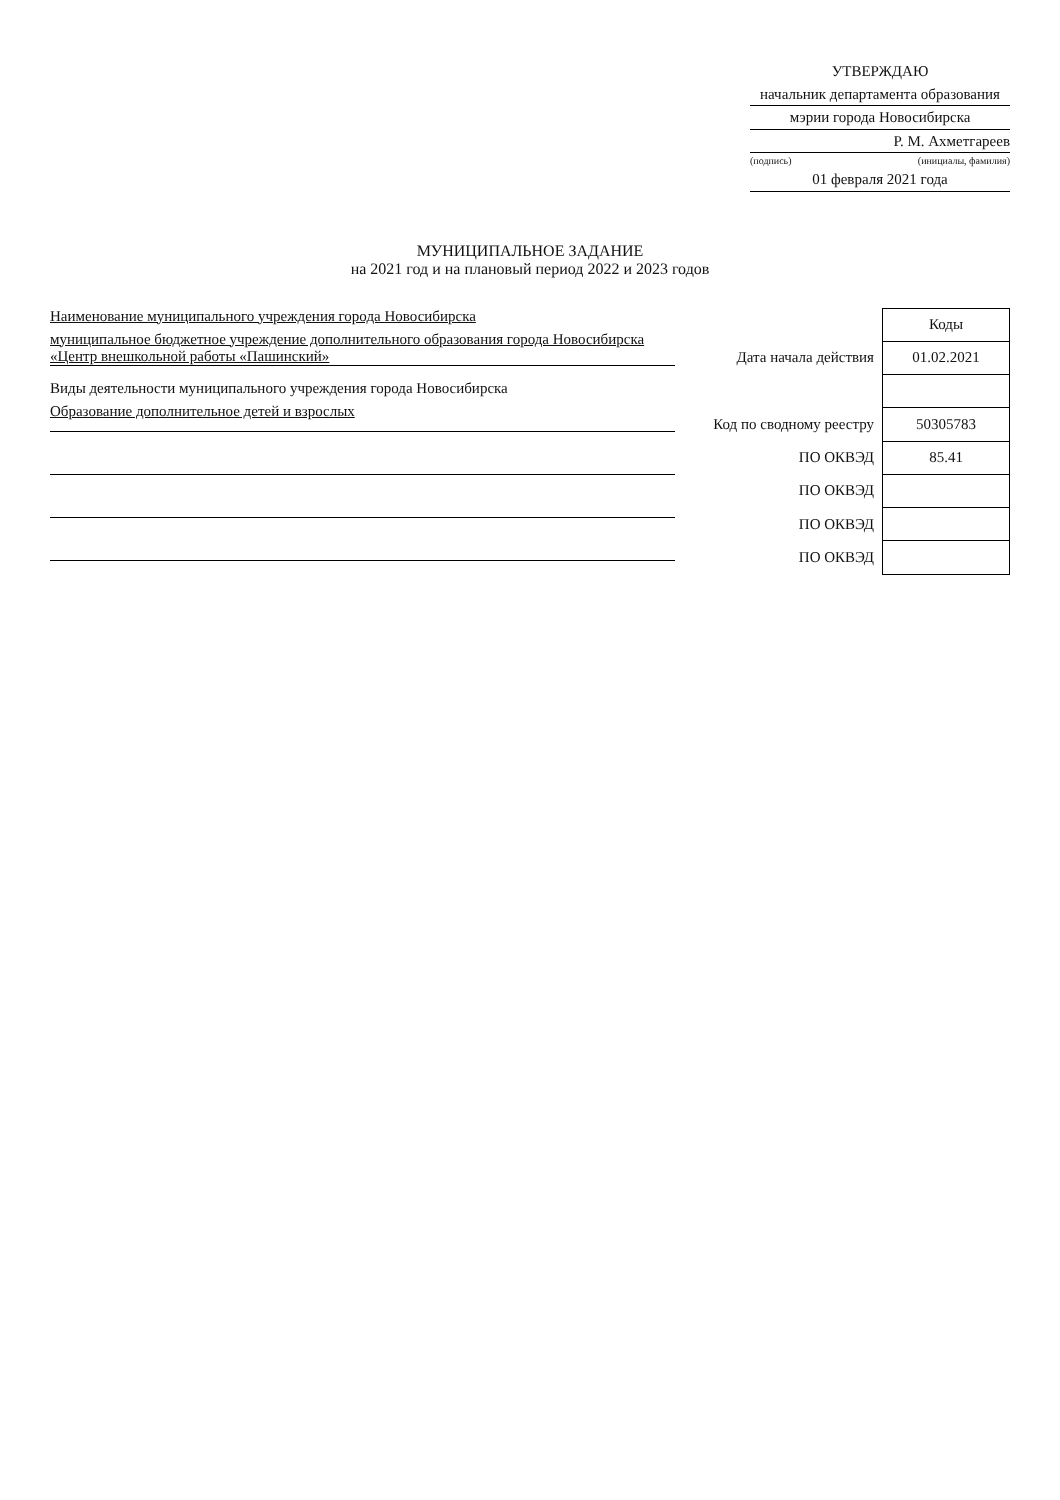УТВЕРЖДАЮ
начальник департамента образования
мэрии города Новосибирска
Р. М. Ахметгареев
(подпись) (инициалы, фамилия)
01 февраля 2021 года
МУНИЦИПАЛЬНОЕ ЗАДАНИЕ
на 2021 год и на плановый период 2022 и 2023 годов
Наименование муниципального учреждения города Новосибирска
муниципальное бюджетное учреждение дополнительного образования города Новосибирска «Центр внешкольной работы «Пашинский»
Виды деятельности муниципального учреждения города Новосибирска
Образование дополнительное детей и взрослых
| | Коды |
| Дата начала действия | 01.02.2021 |
| Код по сводному реестру | 50305783 |
| ПО ОКВЭД | 85.41 |
| ПО ОКВЭД | |
| ПО ОКВЭД | |
| ПО ОКВЭД | |